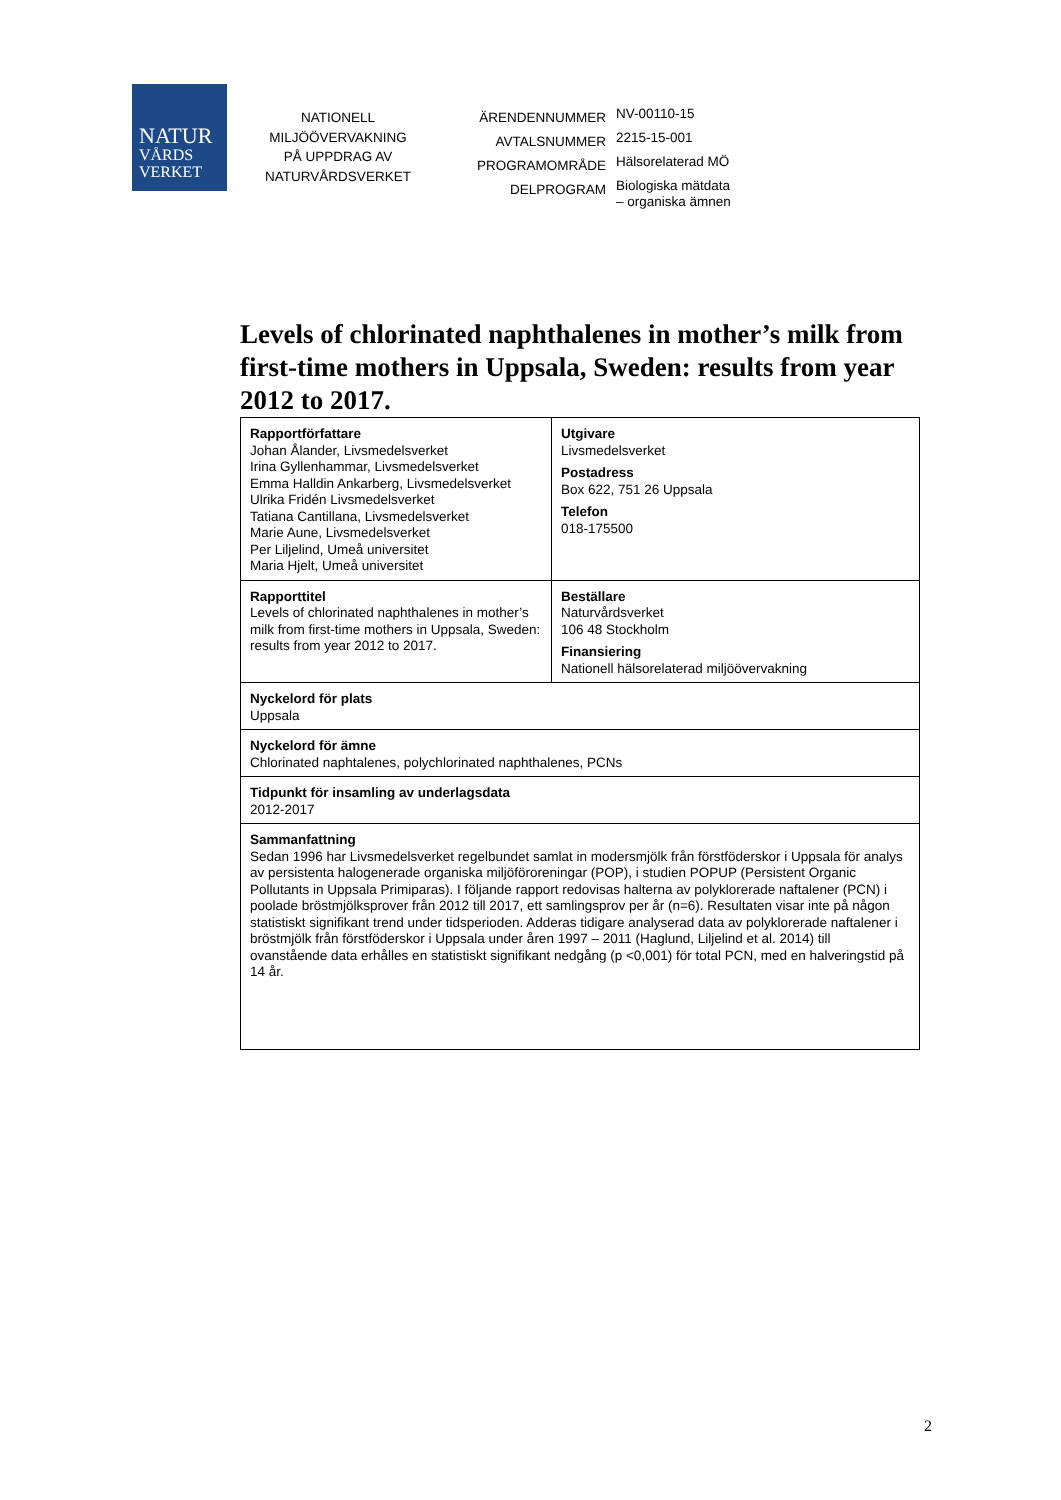NATUR
VÅRDS
VERKET
NATIONELL
MILJÖÖVERVAKNING
PÅ UPPDRAG AV
NATURVÅRDSVERKET
| ÄRENDENNUMMER | NV-00110-15 |
| AVTALSNUMMER | 2215-15-001 |
| PROGRAMOMRÅDE | Hälsorelaterad MÖ |
| DELPROGRAM | Biologiska mätdata – organiska ämnen |
Levels of chlorinated naphthalenes in mother’s milk from first-time mothers in Uppsala, Sweden: results from year 2012 to 2017.
| Rapportförfattare Johan Ålander, Livsmedelsverket Irina Gyllenhammar, Livsmedelsverket Emma Halldin Ankarberg, Livsmedelsverket Ulrika Fridén Livsmedelsverket Tatiana Cantillana, Livsmedelsverket Marie Aune, Livsmedelsverket Per Liljelind, Umeå universitet Maria Hjelt, Umeå universitet | Utgivare Livsmedelsverket Postadress Box 622, 751 26 Uppsala Telefon 018-175500 |
| Rapporttitel Levels of chlorinated naphthalenes in mother’s milk from first-time mothers in Uppsala, Sweden: results from year 2012 to 2017. | Beställare Naturvårdsverket 106 48 Stockholm Finansiering Nationell hälsorelaterad miljöövervakning |
| Nyckelord för plats Uppsala | |
| Nyckelord för ämne Chlorinated naphtalenes, polychlorinated naphthalenes, PCNs | |
| Tidpunkt för insamling av underlagsdata 2012-2017 | |
| Sammanfattning Sedan 1996 har Livsmedelsverket regelbundet samlat in modersmjölk från förstföderskor i Uppsala för analys av persistenta halogenerade organiska miljöföroreningar (POP), i studien POPUP (Persistent Organic Pollutants in Uppsala Primiparas). I följande rapport redovisas halterna av polyklorerade naftalener (PCN) i poolade bröstmjölksprover från 2012 till 2017, ett samlingsprov per år (n=6). Resultaten visar inte på någon statistiskt signifikant trend under tidsperioden. Adderas tidigare analyserad data av polyklorerade naftalener i bröstmjölk från förstföderskor i Uppsala under åren 1997 – 2011 (Haglund, Liljelind et al. 2014) till ovanstående data erhålles en statistiskt signifikant nedgång (p <0,001) för total PCN, med en halveringstid på 14 år. | |
2